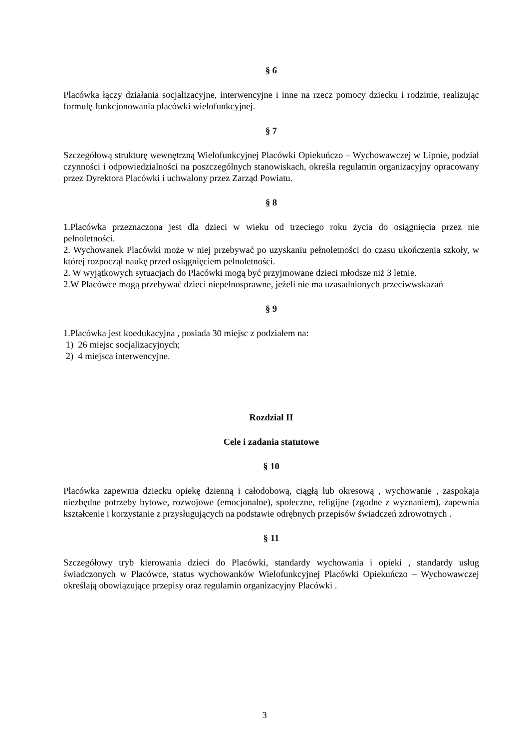§ 6
Placówka łączy działania socjalizacyjne, interwencyjne i inne na rzecz pomocy dziecku i rodzinie, realizując formułę funkcjonowania placówki wielofunkcyjnej.
§ 7
Szczegółową strukturę wewnętrzną Wielofunkcyjnej Placówki Opiekuńczo – Wychowawczej w Lipnie, podział czynności i odpowiedzialności na poszczególnych stanowiskach, określa regulamin organizacyjny opracowany przez Dyrektora Placówki i uchwalony przez Zarząd Powiatu.
§ 8
1.Placówka przeznaczona jest dla dzieci w wieku od trzeciego roku życia do osiągnięcia przez nie pełnoletności.
2. Wychowanek Placówki może w niej przebywać po uzyskaniu pełnoletności do czasu ukończenia szkoły, w której rozpoczął naukę przed osiągnięciem pełnoletności.
2. W wyjątkowych sytuacjach do Placówki mogą być przyjmowane dzieci młodsze niż 3 letnie.
2.W Placówce mogą przebywać dzieci niepełnosprawne, jeżeli nie ma uzasadnionych przeciwwskazań
§ 9
1.Placówka jest koedukacyjna , posiada 30 miejsc z podziałem na:
1) 26 miejsc socjalizacyjnych;
2) 4 miejsca interwencyjne.
Rozdział II
Cele i zadania statutowe
§ 10
Placówka zapewnia dziecku opiekę dzienną i całodobową, ciągłą lub okresową , wychowanie , zaspokaja niezbędne potrzeby bytowe, rozwojowe (emocjonalne), społeczne, religijne (zgodne z wyznaniem), zapewnia kształcenie i korzystanie z przysługujących na podstawie odrębnych przepisów świadczeń zdrowotnych .
§ 11
Szczegółowy tryb kierowania dzieci do Placówki, standardy wychowania i opieki , standardy usług świadczonych w Placówce, status wychowanków Wielofunkcyjnej Placówki Opiekuńczo – Wychowawczej określają obowiązujące przepisy oraz regulamin organizacyjny Placówki .
3